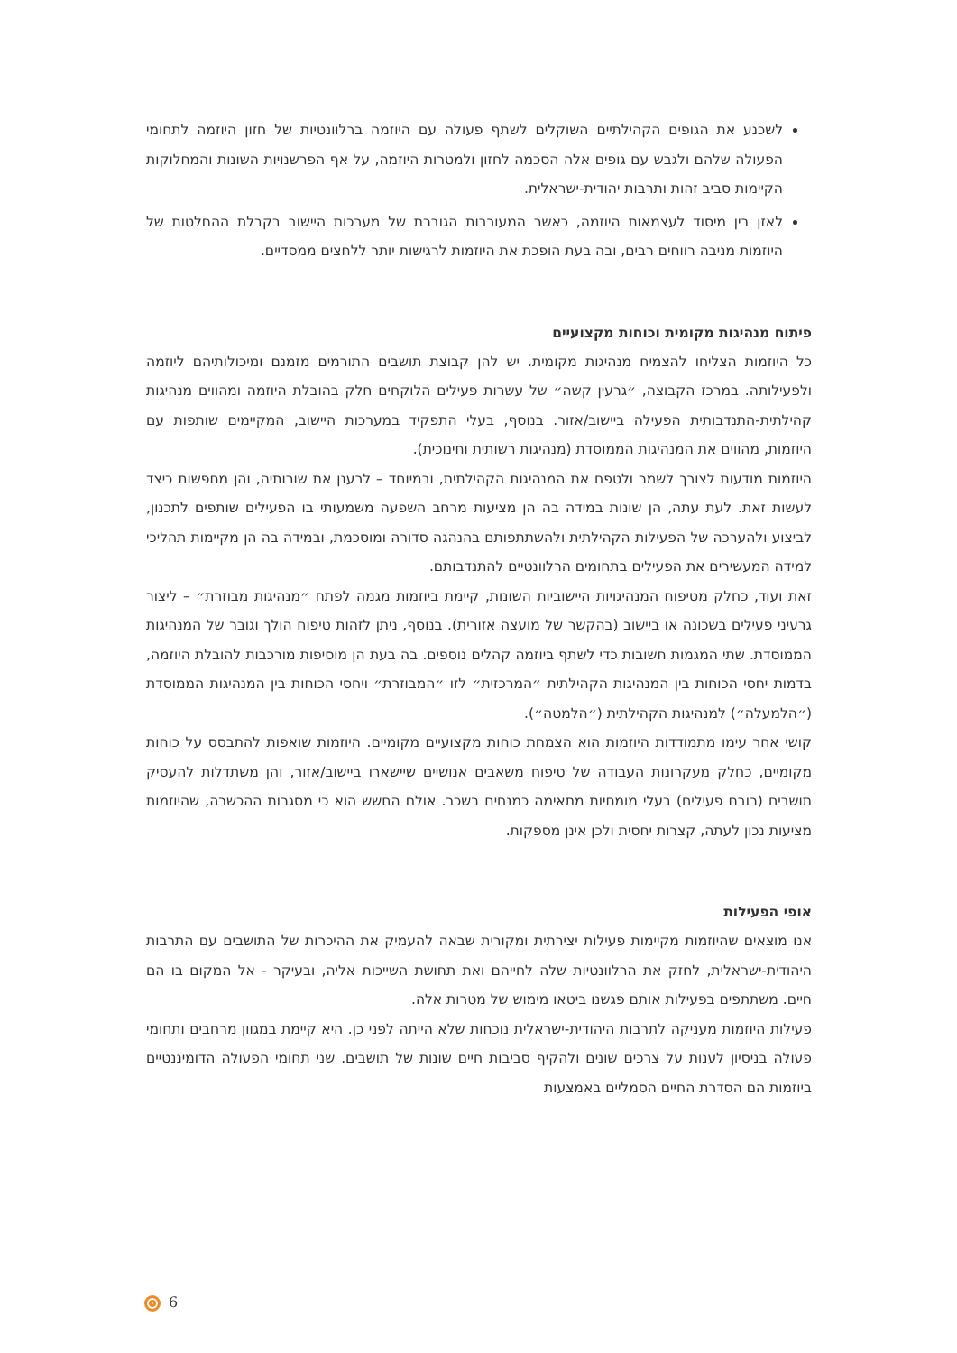לשכנע את הגופים הקהילתיים השוקלים לשתף פעולה עם היוזמה ברלוונטיות של חזון היוזמה לתחומי הפעולה שלהם ולגבש עם גופים אלה הסכמה לחזון ולמטרות היוזמה, על אף הפרשנויות השונות והמחלוקות הקיימות סביב זהות ותרבות יהודית-ישראלית.
לאזן בין מיסוד לעצמאות היוזמה, כאשר המעורבות הגוברת של מערכות היישוב בקבלת ההחלטות של היוזמות מניבה רווחים רבים, ובה בעת הופכת את היוזמות לרגישות יותר ללחצים ממסדיים.
פיתוח מנהיגות מקומית וכוחות מקצועיים
כל היוזמות הצליחו להצמיח מנהיגות מקומית. יש להן קבוצת תושבים התורמים מזמנם ומיכולותיהם ליוזמה ולפעילותה. במרכז הקבוצה, ״גרעין קשה״ של עשרות פעילים הלוקחים חלק בהובלת היוזמה ומהווים מנהיגות קהילתית-התנדבותית הפעילה ביישוב/אזור. בנוסף, בעלי התפקיד במערכות היישוב, המקיימים שותפות עם היוזמות, מהווים את המנהיגות הממוסדת (מנהיגות רשותית וחינוכית).
היוזמות מודעות לצורך לשמר ולטפח את המנהיגות הקהילתית, ובמיוחד – לרענן את שורותיה, והן מחפשות כיצד לעשות זאת. לעת עתה, הן שונות במידה בה הן מציעות מרחב השפעה משמעותי בו הפעילים שותפים לתכנון, לביצוע ולהערכה של הפעילות הקהילתית ולהשתתפותם בהנהגה סדורה ומוסכמת, ובמידה בה הן מקיימות תהליכי למידה המעשירים את הפעילים בתחומים הרלוונטיים להתנדבותם.
זאת ועוד, כחלק מטיפוח המנהיגויות היישוביות השונות, קיימת ביוזמות מגמה לפתח ״מנהיגות מבוזרת״ – ליצור גרעיני פעילים בשכונה או ביישוב (בהקשר של מועצה אזורית). בנוסף, ניתן לזהות טיפוח הולך וגובר של המנהיגות הממוסדת. שתי המגמות חשובות כדי לשתף ביוזמה קהלים נוספים. בה בעת הן מוסיפות מורכבות להובלת היוזמה, בדמות יחסי הכוחות בין המנהיגות הקהילתית ״המרכזית״ לזו ״המבוזרת״ ויחסי הכוחות בין המנהיגות הממוסדת (״הלמעלה״) למנהיגות הקהילתית (״הלמטה״).
קושי אחר עימו מתמודדות היוזמות הוא הצמחת כוחות מקצועיים מקומיים. היוזמות שואפות להתבסס על כוחות מקומיים, כחלק מעקרונות העבודה של טיפוח משאבים אנושיים שיישארו ביישוב/אזור, והן משתדלות להעסיק תושבים (רובם פעילים) בעלי מומחיות מתאימה כמנחים בשכר. אולם החשש הוא כי מסגרות ההכשרה, שהיוזמות מציעות נכון לעתה, קצרות יחסית ולכן אינן מספקות.
אופי הפעילות
אנו מוצאים שהיוזמות מקיימות פעילות יצירתית ומקורית שבאה להעמיק את ההיכרות של התושבים עם התרבות היהודית-ישראלית, לחזק את הרלוונטיות שלה לחייהם ואת תחושת השייכות אליה, ובעיקר - אל המקום בו הם חיים. משתתפים בפעילות אותם פגשנו ביטאו מימוש של מטרות אלה.
פעילות היוזמות מעניקה לתרבות היהודית-ישראלית נוכחות שלא הייתה לפני כן. היא קיימת במגוון מרחבים ותחומי פעולה בניסיון לענות על צרכים שונים ולהקיף סביבות חיים שונות של תושבים. שני תחומי הפעולה הדומיננטיים ביוזמות הם הסדרת החיים הסמליים באמצעות
6